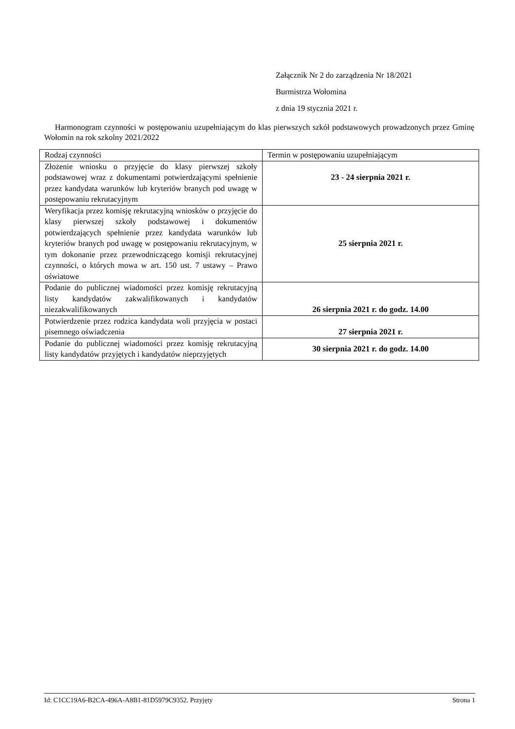Załącznik Nr 2 do zarządzenia Nr 18/2021
Burmistrza Wołomina
z dnia 19 stycznia 2021 r.
Harmonogram czynności w postępowaniu uzupełniającym do klas pierwszych szkół podstawowych prowadzonych przez Gminę Wołomin na rok szkolny 2021/2022
| Rodzaj czynności | Termin w postępowaniu uzupełniającym |
| Złożenie wniosku o przyjęcie do klasy pierwszej szkoły podstawowej wraz z dokumentami potwierdzającymi spełnienie przez kandydata warunków lub kryteriów branych pod uwagę w postępowaniu rekrutacyjnym | 23 - 24 sierpnia 2021 r. |
| Weryfikacja przez komisję rekrutacyjną wniosków o przyjęcie do klasy pierwszej szkoły podstawowej i dokumentów potwierdzających spełnienie przez kandydata warunków lub kryteriów branych pod uwagę w postępowaniu rekrutacyjnym, w tym dokonanie przez przewodniczącego komisji rekrutacyjnej czynności, o których mowa w art. 150 ust. 7 ustawy – Prawo oświatowe | 25 sierpnia 2021 r. |
| Podanie do publicznej wiadomości przez komisję rekrutacyjną listy kandydatów zakwalifikowanych i kandydatów niezakwalifikowanych | 26 sierpnia 2021 r. do godz. 14.00 |
| Potwierdzenie przez rodzica kandydata woli przyjęcia w postaci pisemnego oświadczenia | 27 sierpnia 2021 r. |
| Podanie do publicznej wiadomości przez komisję rekrutacyjną listy kandydatów przyjętych i kandydatów nieprzyjętych | 30 sierpnia 2021 r. do godz. 14.00 |
Id: C1CC19A6-B2CA-496A-A8B1-81D5979C9352. Przyjęty Strona 1